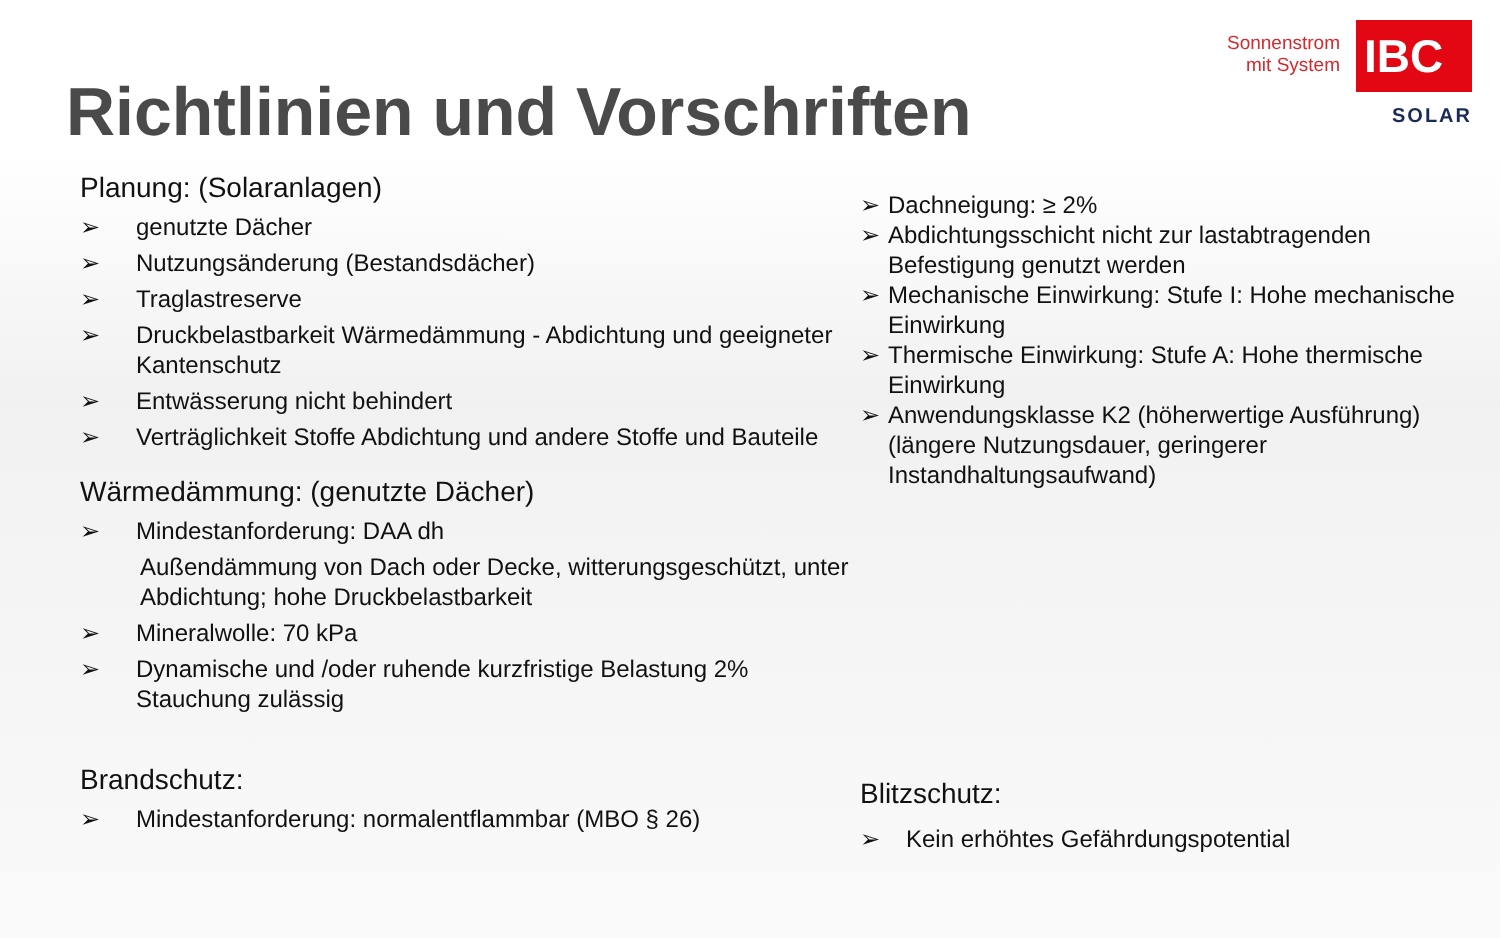Richtlinien und Vorschriften
Sonnenstrom
mit System
IBC
SOLAR
Planung: (Solaranlagen)
➢ genutzte Dächer
➢ Nutzungsänderung (Bestandsdächer)
➢ Traglastreserve
➢ Druckbelastbarkeit Wärmedämmung - Abdichtung und geeigneter Kantenschutz
➢ Entwässerung nicht behindert
➢ Verträglichkeit Stoffe Abdichtung und andere Stoffe und Bauteile
Wärmedämmung: (genutzte Dächer)
➢ Mindestanforderung: DAA dh
Außendämmung von Dach oder Decke, witterungsgeschützt, unter Abdichtung; hohe Druckbelastbarkeit
➢ Mineralwolle: 70 kPa
➢ Dynamische und /oder ruhende kurzfristige Belastung 2% Stauchung zulässig
Brandschutz:
➢ Mindestanforderung: normalentflammbar (MBO § 26)
➢ Dachneigung: ≥ 2%
➢ Abdichtungsschicht nicht zur lastabtragenden Befestigung genutzt werden
➢ Mechanische Einwirkung: Stufe I: Hohe mechanische Einwirkung
➢ Thermische Einwirkung: Stufe A: Hohe thermische Einwirkung
➢ Anwendungsklasse K2 (höherwertige Ausführung) (längere Nutzungsdauer, geringerer Instandhaltungsaufwand)
Blitzschutz:
➢ Kein erhöhtes Gefährdungspotential